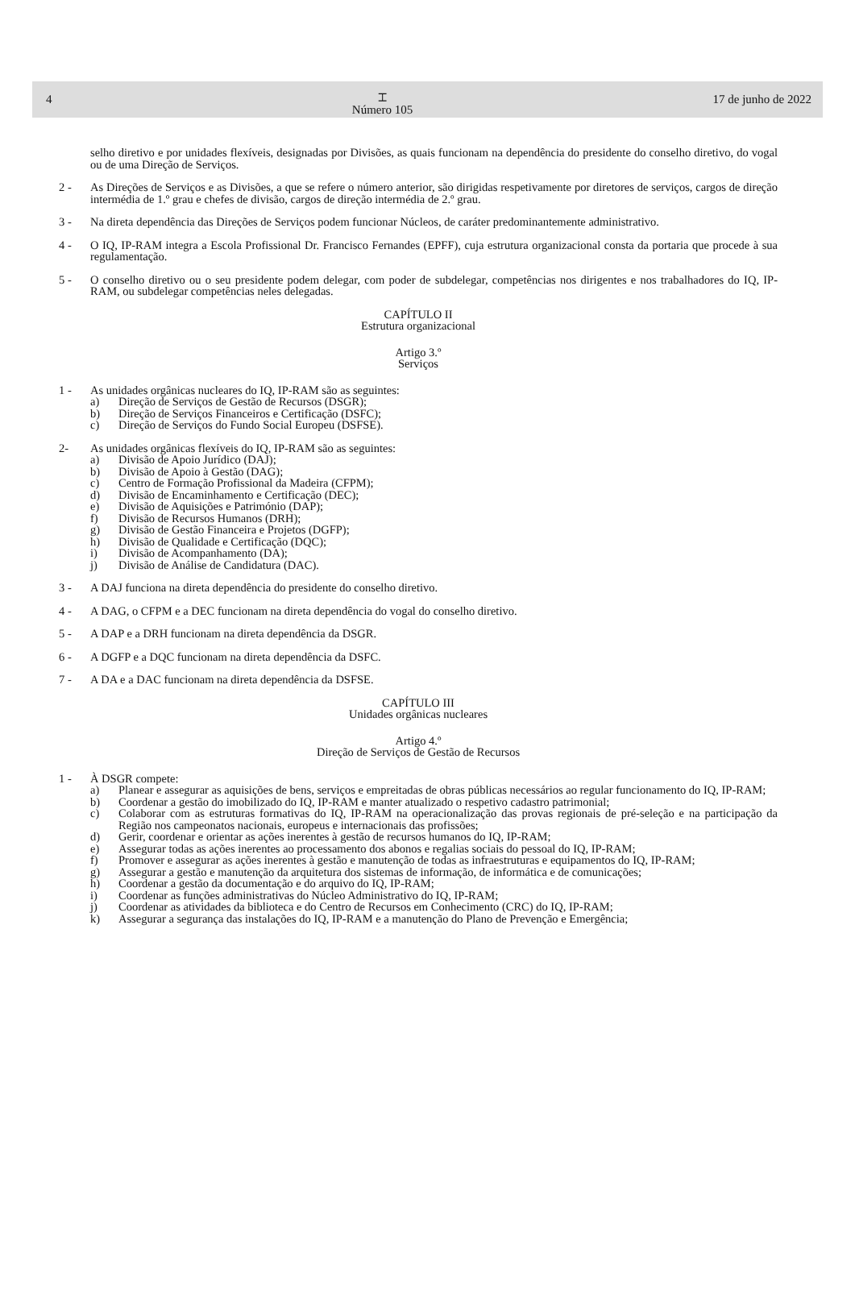4 ⌶
Número 105 17 de junho de 2022
selho diretivo e por unidades flexíveis, designadas por Divisões, as quais funcionam na dependência do presidente do conselho diretivo, do vogal ou de uma Direção de Serviços.
2 - As Direções de Serviços e as Divisões, a que se refere o número anterior, são dirigidas respetivamente por diretores de serviços, cargos de direção intermédia de 1.º grau e chefes de divisão, cargos de direção intermédia de 2.º grau.
3 - Na direta dependência das Direções de Serviços podem funcionar Núcleos, de caráter predominantemente administrativo.
4 - O IQ, IP-RAM integra a Escola Profissional Dr. Francisco Fernandes (EPFF), cuja estrutura organizacional consta da portaria que procede à sua regulamentação.
5 - O conselho diretivo ou o seu presidente podem delegar, com poder de subdelegar, competências nos dirigentes e nos trabalhadores do IQ, IP-RAM, ou subdelegar competências neles delegadas.
CAPÍTULO II
Estrutura organizacional
Artigo 3.º
Serviços
1 - As unidades orgânicas nucleares do IQ, IP-RAM são as seguintes:
a) Direção de Serviços de Gestão de Recursos (DSGR);
b) Direção de Serviços Financeiros e Certificação (DSFC);
c) Direção de Serviços do Fundo Social Europeu (DSFSE).
2- As unidades orgânicas flexíveis do IQ, IP-RAM são as seguintes:
a) Divisão de Apoio Jurídico (DAJ);
b) Divisão de Apoio à Gestão (DAG);
c) Centro de Formação Profissional da Madeira (CFPM);
d) Divisão de Encaminhamento e Certificação (DEC);
e) Divisão de Aquisições e Património (DAP);
f) Divisão de Recursos Humanos (DRH);
g) Divisão de Gestão Financeira e Projetos (DGFP);
h) Divisão de Qualidade e Certificação (DQC);
i) Divisão de Acompanhamento (DA);
j) Divisão de Análise de Candidatura (DAC).
3 - A DAJ funciona na direta dependência do presidente do conselho diretivo.
4 - A DAG, o CFPM e a DEC funcionam na direta dependência do vogal do conselho diretivo.
5 - A DAP e a DRH funcionam na direta dependência da DSGR.
6 - A DGFP e a DQC funcionam na direta dependência da DSFC.
7 - A DA e a DAC funcionam na direta dependência da DSFSE.
CAPÍTULO III
Unidades orgânicas nucleares
Artigo 4.º
Direção de Serviços de Gestão de Recursos
1 - À DSGR compete:
a) Planear e assegurar as aquisições de bens, serviços e empreitadas de obras públicas necessários ao regular funcionamento do IQ, IP-RAM;
b) Coordenar a gestão do imobilizado do IQ, IP-RAM e manter atualizado o respetivo cadastro patrimonial;
c) Colaborar com as estruturas formativas do IQ, IP-RAM na operacionalização das provas regionais de pré-seleção e na participação da Região nos campeonatos nacionais, europeus e internacionais das profissões;
d) Gerir, coordenar e orientar as ações inerentes à gestão de recursos humanos do IQ, IP-RAM;
e) Assegurar todas as ações inerentes ao processamento dos abonos e regalias sociais do pessoal do IQ, IP-RAM;
f) Promover e assegurar as ações inerentes à gestão e manutenção de todas as infraestruturas e equipamentos do IQ, IP-RAM;
g) Assegurar a gestão e manutenção da arquitetura dos sistemas de informação, de informática e de comunicações;
h) Coordenar a gestão da documentação e do arquivo do IQ, IP-RAM;
i) Coordenar as funções administrativas do Núcleo Administrativo do IQ, IP-RAM;
j) Coordenar as atividades da biblioteca e do Centro de Recursos em Conhecimento (CRC) do IQ, IP-RAM;
k) Assegurar a segurança das instalações do IQ, IP-RAM e a manutenção do Plano de Prevenção e Emergência;